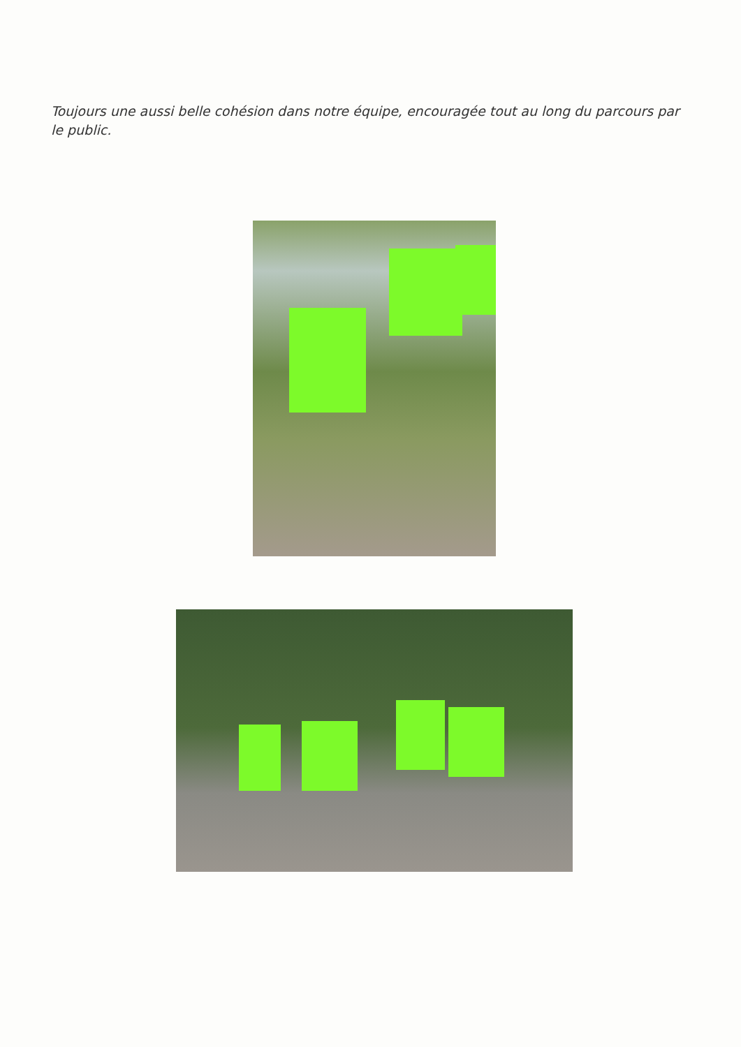Toujours une aussi belle cohésion dans notre équipe, encouragée tout au long du parcours par le public.